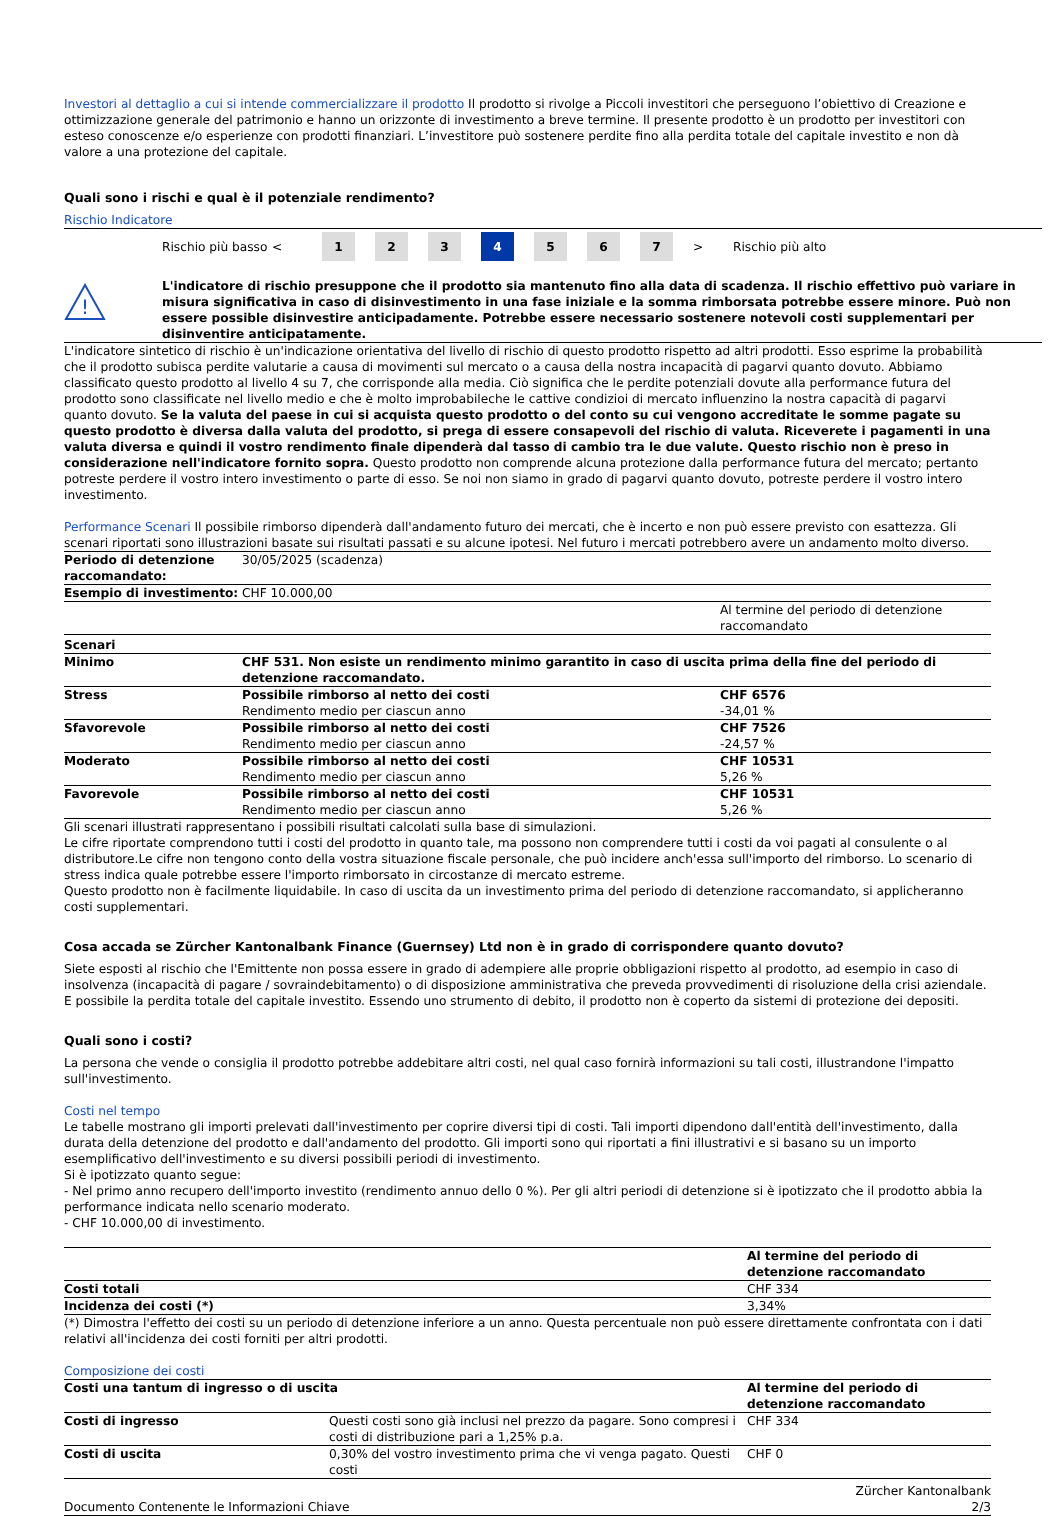Investori al dettaglio a cui si intende commercializzare il prodotto Il prodotto si rivolge a Piccoli investitori che perseguono l’obiettivo di Creazione e ottimizzazione generale del patrimonio e hanno un orizzonte di investimento a breve termine. Il presente prodotto è un prodotto per investitori con esteso conoscenze e/o esperienze con prodotti finanziari. L’investitore può sostenere perdite fino alla perdita totale del capitale investito e non dà valore a una protezione del capitale.
Quali sono i rischi e qual è il potenziale rendimento?
Rischio Indicatore
Rischio più basso <
1 2 3 4 5 6 7
> Rischio più alto
!
L'indicatore di rischio presuppone che il prodotto sia mantenuto fino alla data di scadenza. Il rischio effettivo può variare in misura significativa in caso di disinvestimento in una fase iniziale e la somma rimborsata potrebbe essere minore. Può non essere possible disinvestire anticipadamente. Potrebbe essere necessario sostenere notevoli costi supplementari per disinventire anticipatamente.
L'indicatore sintetico di rischio è un'indicazione orientativa del livello di rischio di questo prodotto rispetto ad altri prodotti. Esso esprime la probabilità che il prodotto subisca perdite valutarie a causa di movimenti sul mercato o a causa della nostra incapacità di pagarvi quanto dovuto. Abbiamo classificato questo prodotto al livello 4 su 7, che corrisponde alla media. Ciò significa che le perdite potenziali dovute alla performance futura del prodotto sono classificate nel livello medio e che è molto improbabileche le cattive condizioi di mercato influenzino la nostra capacità di pagarvi quanto dovuto. Se la valuta del paese in cui si acquista questo prodotto o del conto su cui vengono accreditate le somme pagate su questo prodotto è diversa dalla valuta del prodotto, si prega di essere consapevoli del rischio di valuta. Riceverete i pagamenti in una valuta diversa e quindi il vostro rendimento finale dipenderà dal tasso di cambio tra le due valute. Questo rischio non è preso in considerazione nell'indicatore fornito sopra. Questo prodotto non comprende alcuna protezione dalla performance futura del mercato; pertanto potreste perdere il vostro intero investimento o parte di esso. Se noi non siamo in grado di pagarvi quanto dovuto, potreste perdere il vostro intero investimento.
Performance Scenari Il possibile rimborso dipenderà dall'andamento futuro dei mercati, che è incerto e non può essere previsto con esattezza. Gli scenari riportati sono illustrazioni basate sui risultati passati e su alcune ipotesi. Nel futuro i mercati potrebbero avere un andamento molto diverso.
| Periodo di detenzione raccomandato: | 30/05/2025 (scadenza) | |
| Esempio di investimento: | CHF 10.000,00 | |
| | | Al termine del periodo di detenzione raccomandato |
| Scenari | | |
| Minimo | CHF 531. Non esiste un rendimento minimo garantito in caso di uscita prima della fine del periodo di detenzione raccomandato. | |
| Stress | Possibile rimborso al netto dei costi Rendimento medio per ciascun anno | CHF 6576 -34,01 % |
| Sfavorevole | Possibile rimborso al netto dei costi Rendimento medio per ciascun anno | CHF 7526 -24,57 % |
| Moderato | Possibile rimborso al netto dei costi Rendimento medio per ciascun anno | CHF 10531 5,26 % |
| Favorevole | Possibile rimborso al netto dei costi Rendimento medio per ciascun anno | CHF 10531 5,26 % |
Gli scenari illustrati rappresentano i possibili risultati calcolati sulla base di simulazioni.
Le cifre riportate comprendono tutti i costi del prodotto in quanto tale, ma possono non comprendere tutti i costi da voi pagati al consulente o al distributore.Le cifre non tengono conto della vostra situazione fiscale personale, che può incidere anch'essa sull'importo del rimborso. Lo scenario di stress indica quale potrebbe essere l'importo rimborsato in circostanze di mercato estreme.
Questo prodotto non è facilmente liquidabile. In caso di uscita da un investimento prima del periodo di detenzione raccomandato, si applicheranno costi supplementari.
Cosa accada se Zürcher Kantonalbank Finance (Guernsey) Ltd non è in grado di corrispondere quanto dovuto?
Siete esposti al rischio che l'Emittente non possa essere in grado di adempiere alle proprie obbligazioni rispetto al prodotto, ad esempio in caso di insolvenza (incapacità di pagare / sovraindebitamento) o di disposizione amministrativa che preveda provvedimenti di risoluzione della crisi aziendale. E possibile la perdita totale del capitale investito. Essendo uno strumento di debito, il prodotto non è coperto da sistemi di protezione dei depositi.
Quali sono i costi?
La persona che vende o consiglia il prodotto potrebbe addebitare altri costi, nel qual caso fornirà informazioni su tali costi, illustrandone l'impatto sull'investimento.
Costi nel tempo
Le tabelle mostrano gli importi prelevati dall'investimento per coprire diversi tipi di costi. Tali importi dipendono dall'entità dell'investimento, dalla durata della detenzione del prodotto e dall'andamento del prodotto. Gli importi sono qui riportati a fini illustrativi e si basano su un importo esemplificativo dell'investimento e su diversi possibili periodi di investimento.
Si è ipotizzato quanto segue:
- Nel primo anno recupero dell'importo investito (rendimento annuo dello 0 %). Per gli altri periodi di detenzione si è ipotizzato che il prodotto abbia la performance indicata nello scenario moderato.
- CHF 10.000,00 di investimento.
| | Al termine del periodo di detenzione raccomandato |
| Costi totali | CHF 334 |
| Incidenza dei costi (*) | 3,34% |
(*) Dimostra l'effetto dei costi su un periodo di detenzione inferiore a un anno. Questa percentuale non può essere direttamente confrontata con i dati relativi all'incidenza dei costi forniti per altri prodotti.
Composizione dei costi
| Costi una tantum di ingresso o di uscita | | Al termine del periodo di detenzione raccomandato |
| Costi di ingresso | Questi costi sono già inclusi nel prezzo da pagare. Sono compresi i costi di distribuzione pari a 1,25% p.a. | CHF 334 |
| Costi di uscita | 0,30% del vostro investimento prima che vi venga pagato. Questi costi | CHF 0 |
Documento Contenente le Informazioni Chiave Zürcher Kantonalbank
2/3